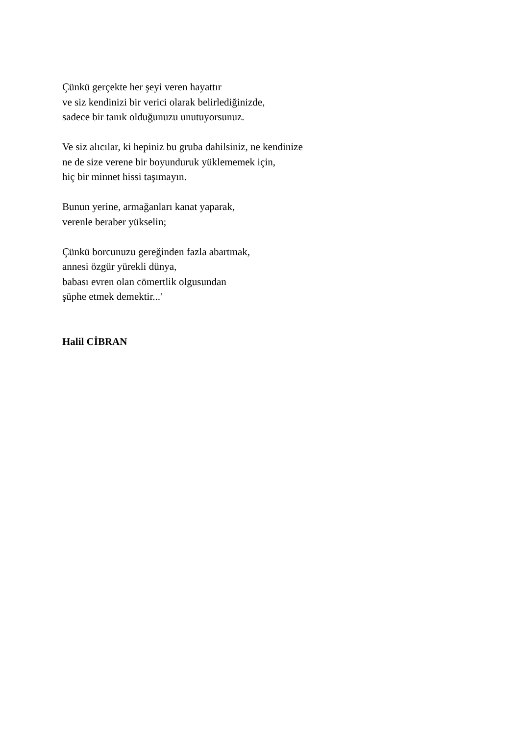Çünkü gerçekte her şeyi veren hayattır
ve siz kendinizi bir verici olarak belirlediğinizde,
sadece bir tanık olduğunuzu unutuyorsunuz.
Ve siz alıcılar, ki hepiniz bu gruba dahilsiniz, ne kendinize
ne de size verene bir boyunduruk yüklememek için,
hiç bir minnet hissi taşımayın.
Bunun yerine, armağanları kanat yaparak,
verenle beraber yükselin;
Çünkü borcunuzu gereğinden fazla abartmak,
annesi özgür yürekli dünya,
babası evren olan cömertlik olgusundan
şüphe etmek demektir...'
Halil CİBRAN